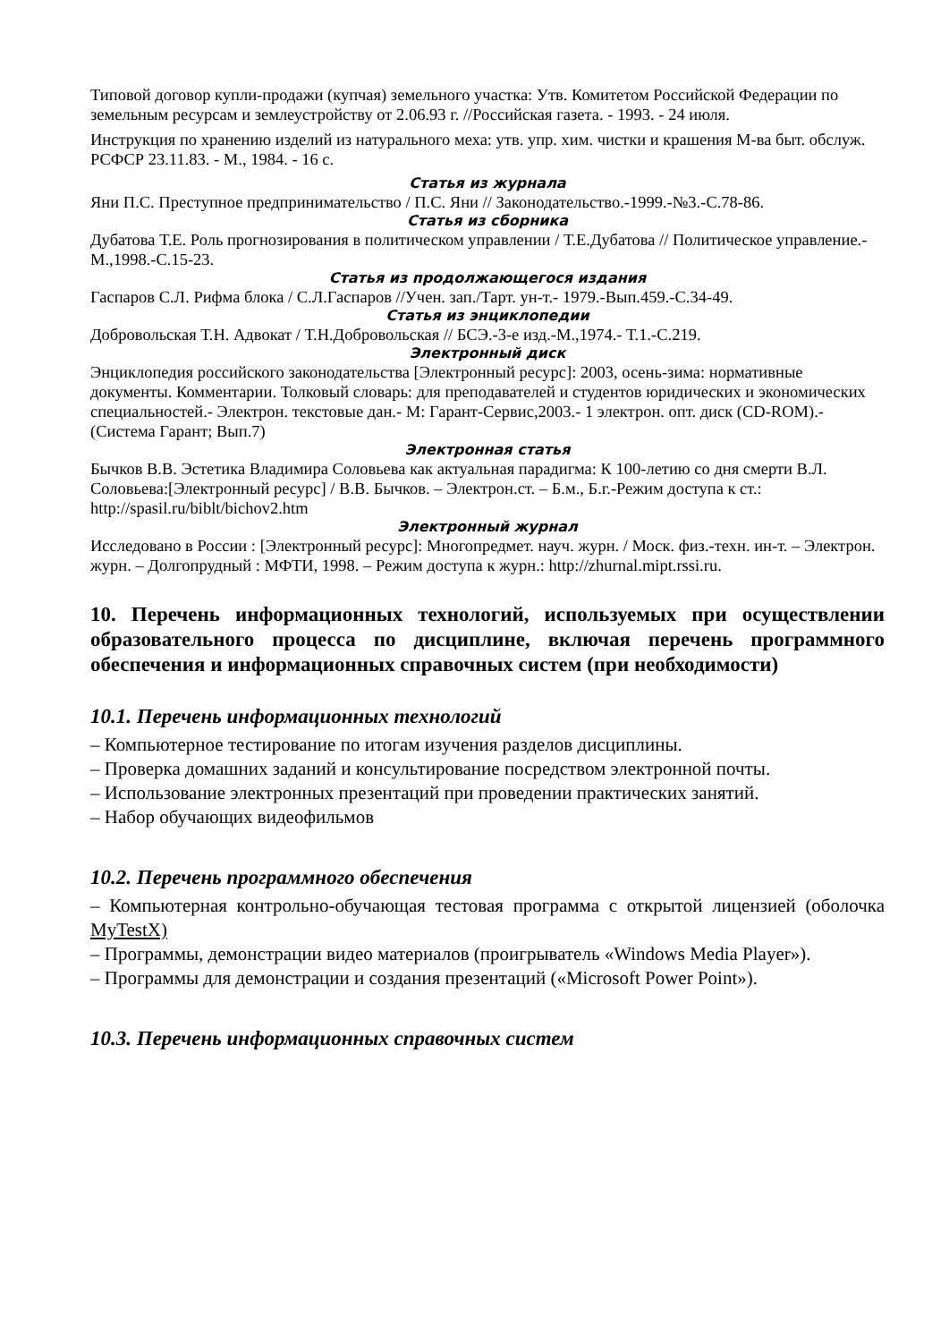Типовой договор купли-продажи (купчая) земельного участка: Утв. Комитетом Российской Федерации по земельным ресурсам и землеустройству от 2.06.93 г. //Российская газета. - 1993. - 24 июля.
Инструкция по хранению изделий из натурального меха: утв. упр. хим. чистки и крашения М-ва быт. обслуж. РСФСР 23.11.83. - М., 1984. - 16 с.
Статья из журнала
Яни П.С. Преступное предпринимательство / П.С. Яни // Законодательство.-1999.-№3.-С.78-86.
Статья из сборника
Дубатова Т.Е. Роль прогнозирования в политическом управлении / Т.Е.Дубатова // Политическое управление.- М.,1998.-С.15-23.
Статья из продолжающегося издания
Гаспаров С.Л. Рифма блока / С.Л.Гаспаров //Учен. зап./Тарт. ун-т.- 1979.-Вып.459.-С.34-49.
Статья из энциклопедии
Добровольская Т.Н. Адвокат / Т.Н.Добровольская // БСЭ.-3-е изд.-М.,1974.- Т.1.-С.219.
Электронный диск
Энциклопедия российского законодательства [Электронный ресурс]: 2003, осень-зима: нормативные документы. Комментарии. Толковый словарь: для преподавателей и студентов юридических и экономических специальностей.- Электрон. текстовые дан.- М: Гарант-Сервис,2003.- 1 электрон. опт. диск (CD-ROM).- (Система Гарант; Вып.7)
Электронная статья
Бычков В.В. Эстетика Владимира Соловьева как актуальная парадигма: К 100-летию со дня смерти В.Л. Соловьева:[Электронный ресурс] / В.В. Бычков. – Электрон.ст. – Б.м., Б.г.-Режим доступа к ст.: http://spasil.ru/biblt/bichov2.htm
Электронный журнал
Исследовано в России : [Электронный ресурс]: Многопредмет. науч. журн. / Моск. физ.-техн. ин-т. – Электрон. журн. – Долгопрудный : МФТИ, 1998. – Режим доступа к журн.: http://zhurnal.mipt.rssi.ru.
10. Перечень информационных технологий, используемых при осуществлении образовательного процесса по дисциплине, включая перечень программного обеспечения и информационных справочных систем (при необходимости)
10.1. Перечень информационных технологий
– Компьютерное тестирование по итогам изучения разделов дисциплины.
– Проверка домашних заданий и консультирование посредством электронной почты.
– Использование электронных презентаций при проведении практических занятий.
– Набор обучающих видеофильмов
10.2. Перечень программного обеспечения
– Компьютерная контрольно-обучающая тестовая программа с открытой лицензией (оболочка MyTestX)
– Программы, демонстрации видео материалов (проигрыватель «Windows Media Player»).
– Программы для демонстрации и создания презентаций («Microsoft Power Point»).
10.3. Перечень информационных справочных систем